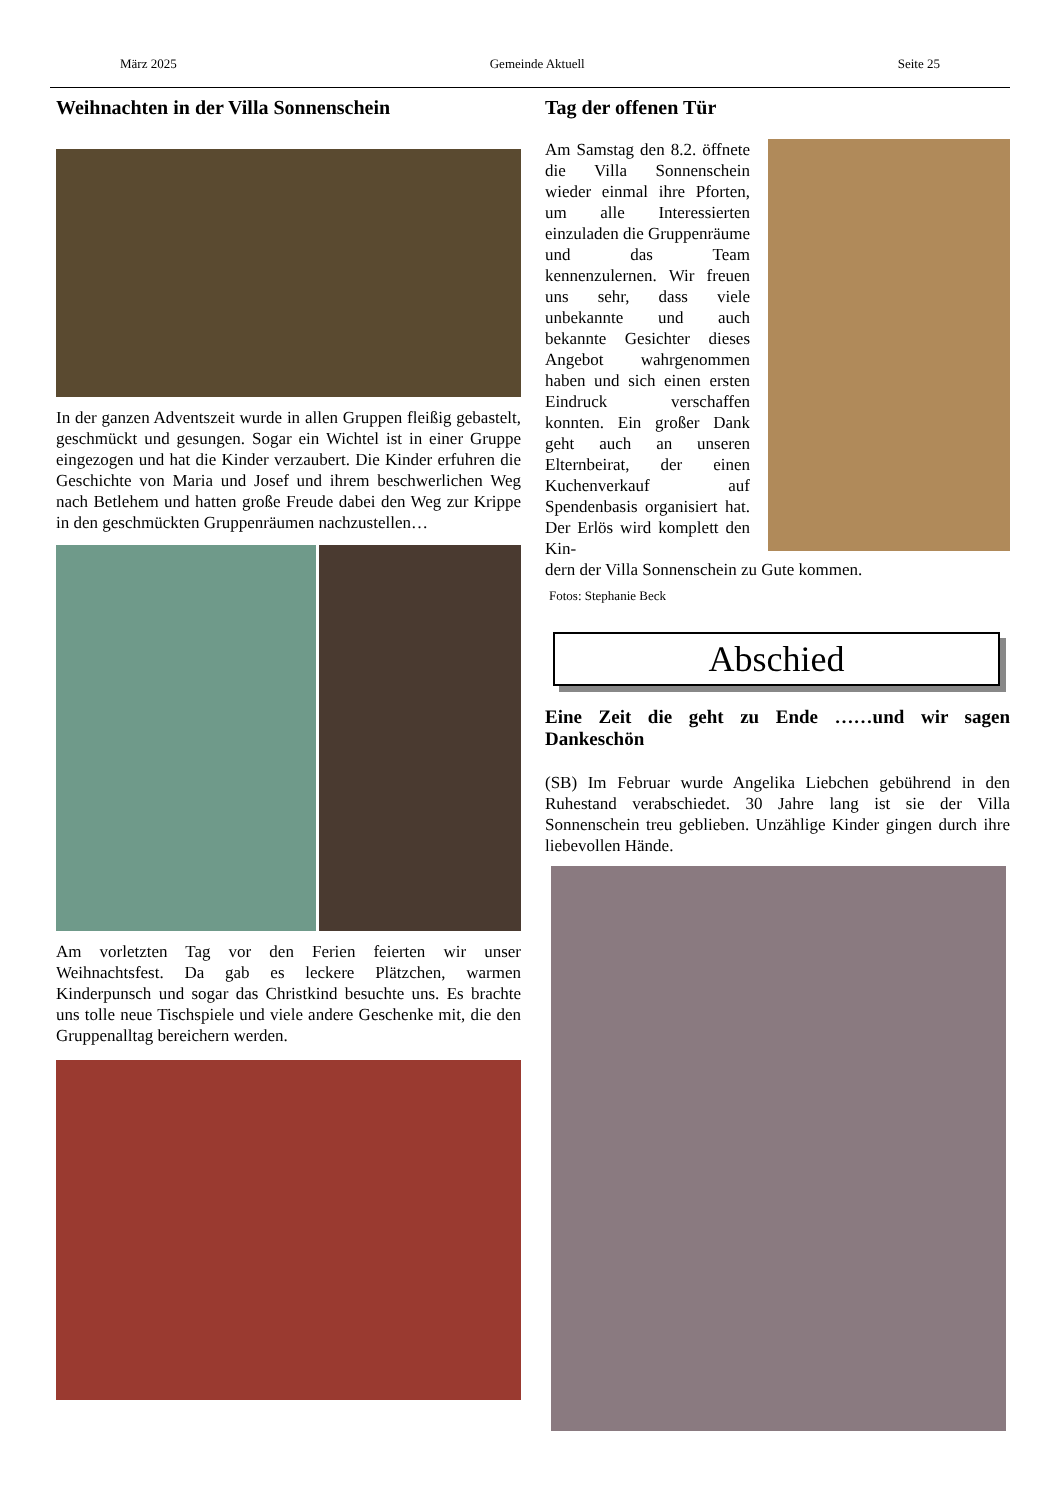März 2025 Gemeinde Aktuell Seite 25
Weihnachten in der Villa Sonnenschein
In der ganzen Adventszeit wurde in allen Gruppen fleißig gebastelt, geschmückt und gesungen. Sogar ein Wichtel ist in einer Gruppe eingezogen und hat die Kinder verzaubert. Die Kinder erfuhren die Geschichte von Maria und Josef und ihrem beschwerlichen Weg nach Betlehem und hatten große Freude dabei den Weg zur Krippe in den geschmückten Gruppenräumen nachzustellen…
Am vorletzten Tag vor den Ferien feierten wir unser Weihnachtsfest. Da gab es leckere Plätzchen, warmen Kinderpunsch und sogar das Christkind besuchte uns. Es brachte uns tolle neue Tischspiele und viele andere Geschenke mit, die den Gruppenalltag bereichern werden.
Tag der offenen Tür
Am Samstag den 8.2. öffnete die Villa Sonnenschein wieder einmal ihre Pforten, um alle Interessierten einzuladen die Gruppenräume und das Team kennenzulernen. Wir freuen uns sehr, dass viele unbekannte und auch bekannte Gesichter dieses Angebot wahrgenommen haben und sich einen ersten Eindruck verschaffen konnten. Ein großer Dank geht auch an unseren Elternbeirat, der einen Kuchenverkauf auf Spendenbasis organisiert hat. Der Erlös wird komplett den Kin-
dern der Villa Sonnenschein zu Gute kommen.
Fotos: Stephanie Beck
Abschied
Eine Zeit die geht zu Ende ……und wir sagen Dankeschön
(SB) Im Februar wurde Angelika Liebchen gebührend in den Ruhestand verabschiedet. 30 Jahre lang ist sie der Villa Sonnenschein treu geblieben. Unzählige Kinder gingen durch ihre liebevollen Hände.